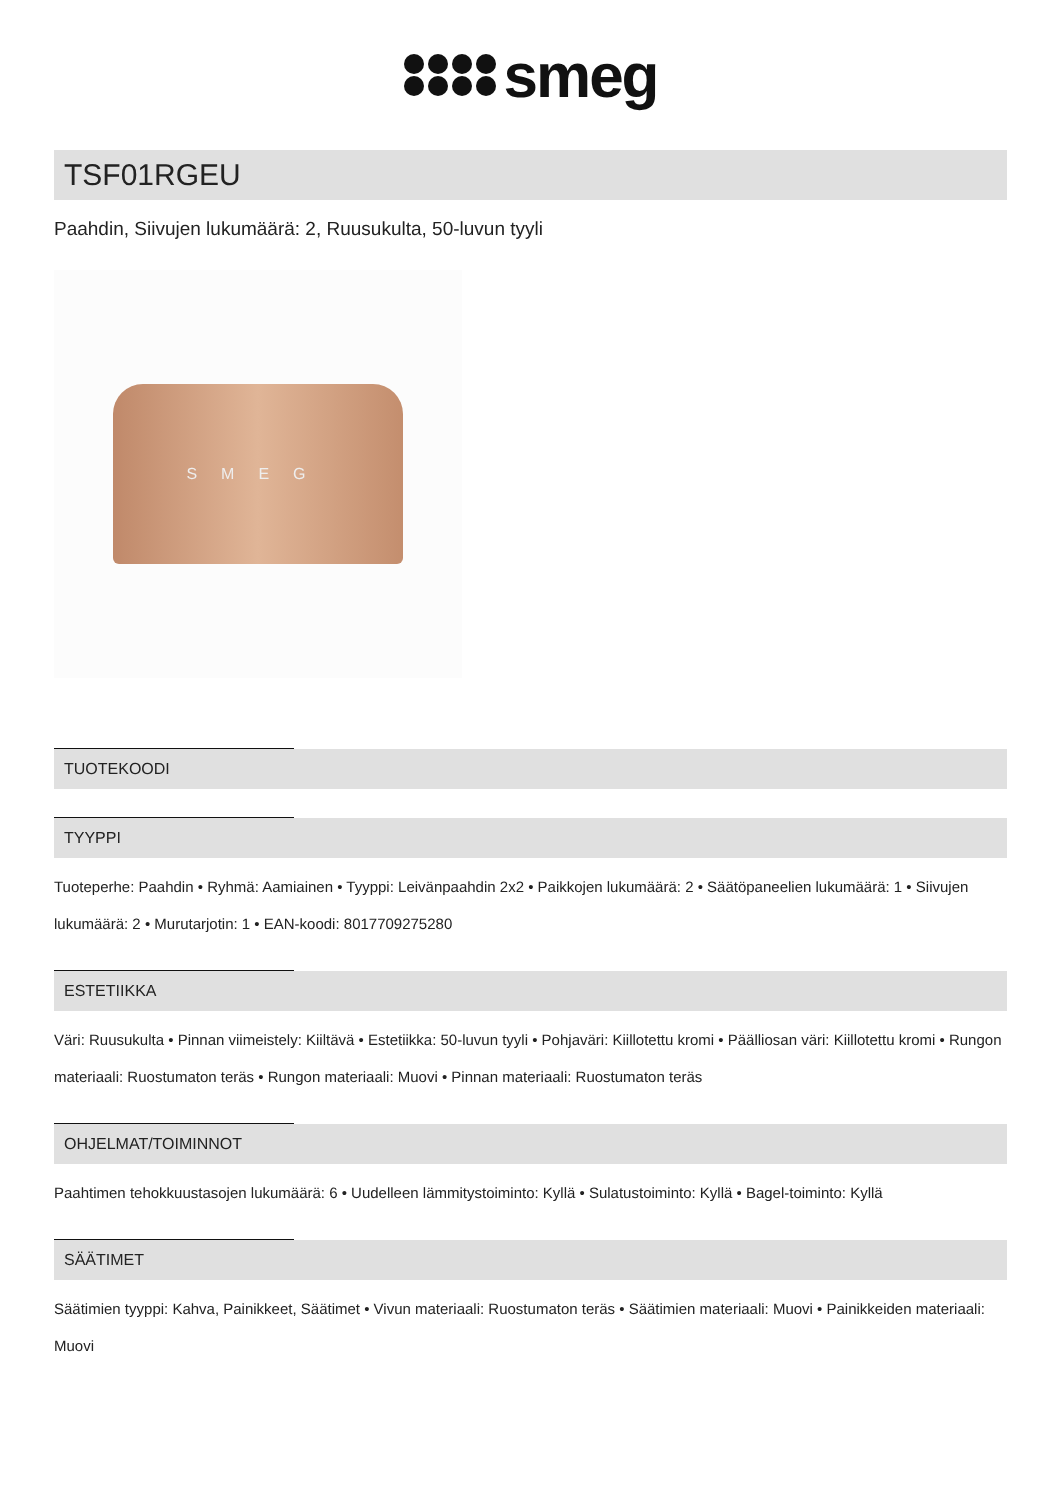smeg
TSF01RGEU
Paahdin, Siivujen lukumäärä: 2, Ruusukulta, 50-luvun tyyli
SMEG
TUOTEKOODI
TYYPPI
Tuoteperhe: Paahdin • Ryhmä: Aamiainen • Tyyppi: Leivänpaahdin 2x2 • Paikkojen lukumäärä: 2 • Säätöpaneelien lukumäärä: 1 • Siivujen lukumäärä: 2 • Murutarjotin: 1 • EAN-koodi: 8017709275280
ESTETIIKKA
Väri: Ruusukulta • Pinnan viimeistely: Kiiltävä • Estetiikka: 50-luvun tyyli • Pohjaväri: Kiillotettu kromi • Päälliosan väri: Kiillotettu kromi • Rungon materiaali: Ruostumaton teräs • Rungon materiaali: Muovi • Pinnan materiaali: Ruostumaton teräs
OHJELMAT/TOIMINNOT
Paahtimen tehokkuustasojen lukumäärä: 6 • Uudelleen lämmitystoiminto: Kyllä • Sulatustoiminto: Kyllä • Bagel-toiminto: Kyllä
SÄÄTIMET
Säätimien tyyppi: Kahva, Painikkeet, Säätimet • Vivun materiaali: Ruostumaton teräs • Säätimien materiaali: Muovi • Painikkeiden materiaali: Muovi